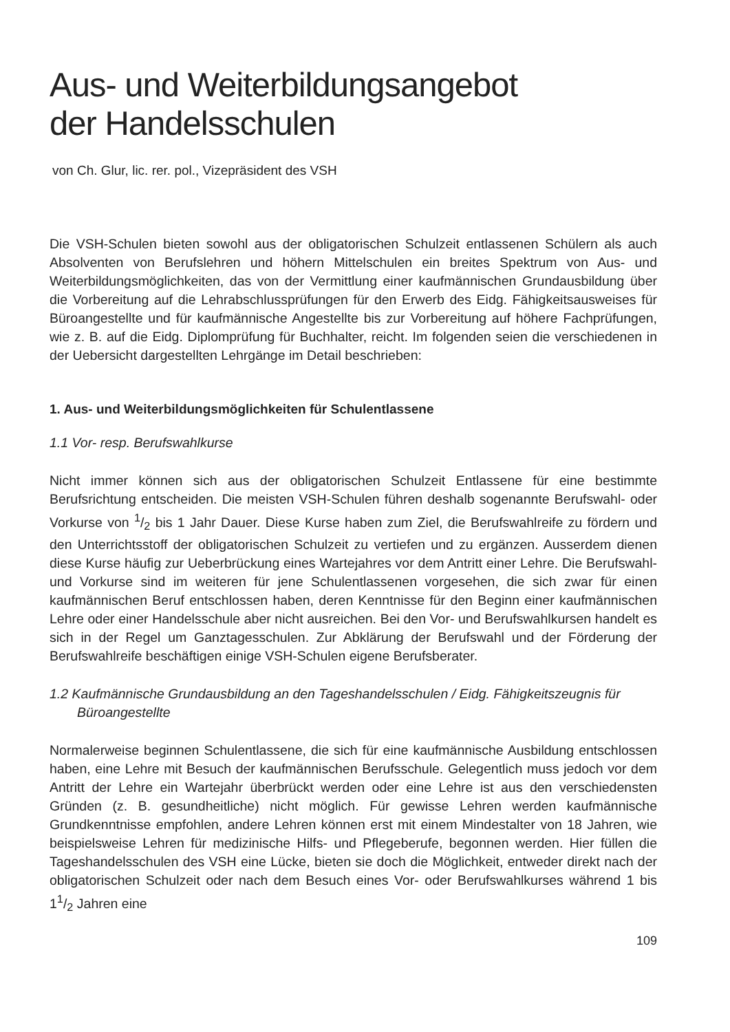Aus- und Weiterbildungsangebot
der Handelsschulen
von Ch. Glur, lic. rer. pol., Vizepräsident des VSH
Die VSH-Schulen bieten sowohl aus der obligatorischen Schulzeit entlassenen Schülern als auch Absolventen von Berufslehren und höhern Mittelschulen ein breites Spektrum von Aus- und Weiterbildungsmöglichkeiten, das von der Vermittlung einer kaufmännischen Grundausbildung über die Vorbereitung auf die Lehrabschlussprüfungen für den Erwerb des Eidg. Fähigkeitsausweises für Büroangestellte und für kaufmännische Angestellte bis zur Vorbereitung auf höhere Fachprüfungen, wie z. B. auf die Eidg. Diplomprüfung für Buchhalter, reicht. Im folgenden seien die verschiedenen in der Uebersicht dargestellten Lehrgänge im Detail beschrieben:
1. Aus- und Weiterbildungsmöglichkeiten für Schulentlassene
1.1 Vor- resp. Berufswahlkurse
Nicht immer können sich aus der obligatorischen Schulzeit Entlassene für eine bestimmte Berufsrichtung entscheiden. Die meisten VSH-Schulen führen deshalb sogenannte Berufswahl- oder Vorkurse von 1/2 bis 1 Jahr Dauer. Diese Kurse haben zum Ziel, die Berufswahlreife zu fördern und den Unterrichtsstoff der obligatorischen Schulzeit zu vertiefen und zu ergänzen. Ausserdem dienen diese Kurse häufig zur Ueberbrückung eines Wartejahres vor dem Antritt einer Lehre. Die Berufswahl- und Vorkurse sind im weiteren für jene Schulentlassenen vorgesehen, die sich zwar für einen kaufmännischen Beruf entschlossen haben, deren Kenntnisse für den Beginn einer kaufmännischen Lehre oder einer Handelsschule aber nicht ausreichen. Bei den Vor- und Berufswahlkursen handelt es sich in der Regel um Ganztagesschulen. Zur Abklärung der Berufswahl und der Förderung der Berufswahlreife beschäftigen einige VSH-Schulen eigene Berufsberater.
1.2 Kaufmännische Grundausbildung an den Tageshandelsschulen / Eidg. Fähigkeitszeugnis für Büroangestellte
Normalerweise beginnen Schulentlassene, die sich für eine kaufmännische Ausbildung entschlossen haben, eine Lehre mit Besuch der kaufmännischen Berufsschule. Gelegentlich muss jedoch vor dem Antritt der Lehre ein Wartejahr überbrückt werden oder eine Lehre ist aus den verschiedensten Gründen (z. B. gesundheitliche) nicht möglich. Für gewisse Lehren werden kaufmännische Grundkenntnisse empfohlen, andere Lehren können erst mit einem Mindestalter von 18 Jahren, wie beispielsweise Lehren für medizinische Hilfs- und Pflegeberufe, begonnen werden. Hier füllen die Tageshandelsschulen des VSH eine Lücke, bieten sie doch die Möglichkeit, entweder direkt nach der obligatorischen Schulzeit oder nach dem Besuch eines Vor- oder Berufswahlkurses während 1 bis 11/2 Jahren eine
109